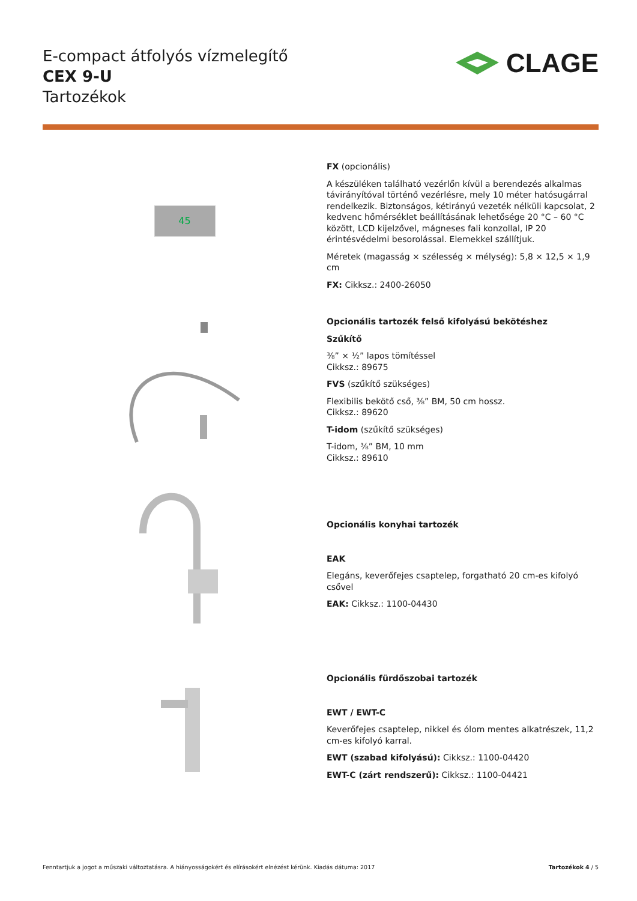E-compact átfolyós vízmelegítő
CEX 9-U
Tartozékok
CLAGE
45
FX (opcionális)
A készüléken található vezérlőn kívül a berendezés alkalmas távirányítóval történő vezérlésre, mely 10 méter hatósugárral rendelkezik. Biztonságos, kétirányú vezeték nélküli kapcsolat, 2 kedvenc hőmérséklet beállításának lehetősége 20 °C – 60 °C között, LCD kijelzővel, mágneses fali konzollal, IP 20 érintésvédelmi besorolással. Elemekkel szállítjuk.
Méretek (magasság × szélesség × mélység): 5,8 × 12,5 × 1,9 cm
FX: Cikksz.: 2400-26050
Opcionális tartozék felső kifolyású bekötéshez
Szűkítő
⅜” × ½” lapos tömítéssel
Cikksz.: 89675
FVS (szűkítő szükséges)
Flexibilis bekötő cső, ⅜” BM, 50 cm hossz.
Cikksz.: 89620
T-idom (szűkítő szükséges)
T-idom, ⅜” BM, 10 mm
Cikksz.: 89610
Opcionális konyhai tartozék
EAK
Elegáns, keverőfejes csaptelep, forgatható 20 cm-es kifolyó csővel
EAK: Cikksz.: 1100-04430
Opcionális fürdőszobai tartozék
EWT / EWT-C
Keverőfejes csaptelep, nikkel és ólom mentes alkatrészek, 11,2 cm-es kifolyó karral.
EWT (szabad kifolyású): Cikksz.: 1100-04420
EWT-C (zárt rendszerű): Cikksz.: 1100-04421
Fenntartjuk a jogot a műszaki változtatásra. A hiányosságokért és elírásokért elnézést kérünk. Kiadás dátuma: 2017 Tartozékok 4 / 5